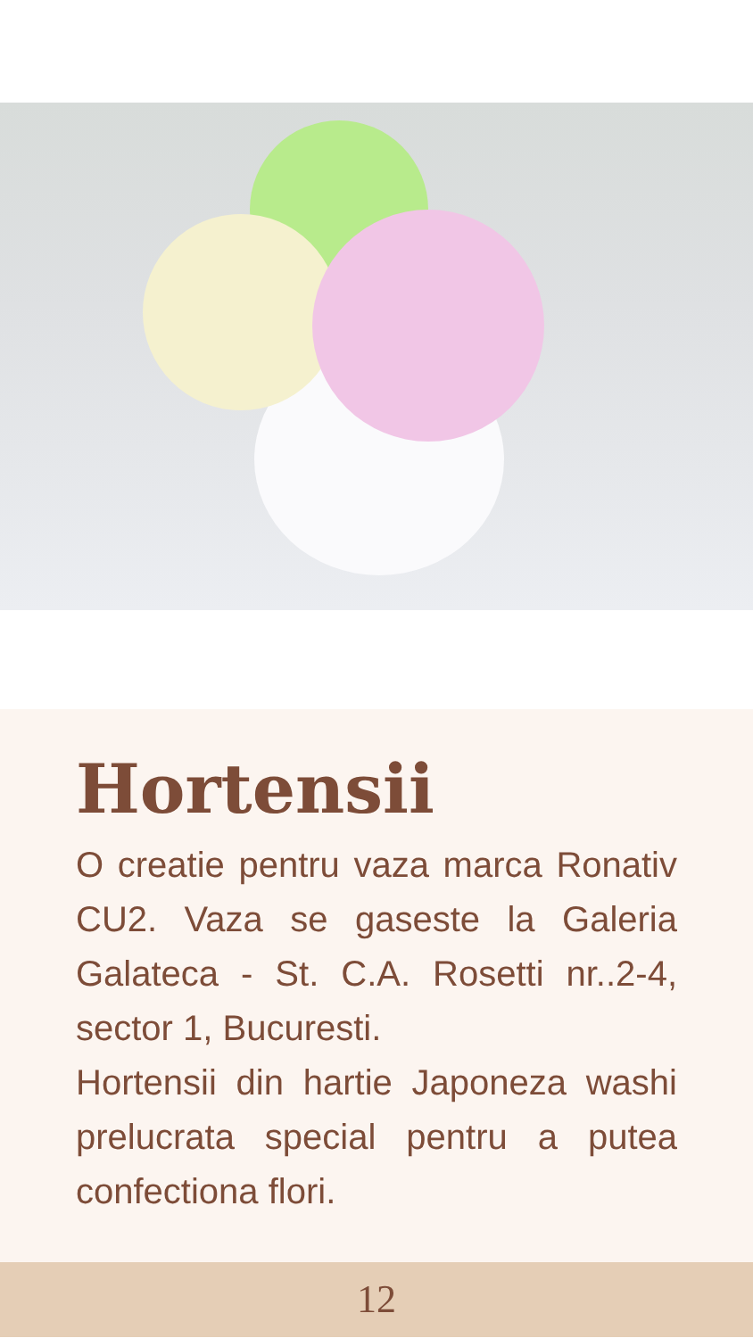Hortensii
O creatie pentru vaza marca Ronativ CU2. Vaza se gaseste la Galeria Galateca - St. C.A. Rosetti nr..2-4, sector 1, Bucuresti.
Hortensii din hartie Japoneza washi prelucrata special pentru a putea confectiona flori.
12